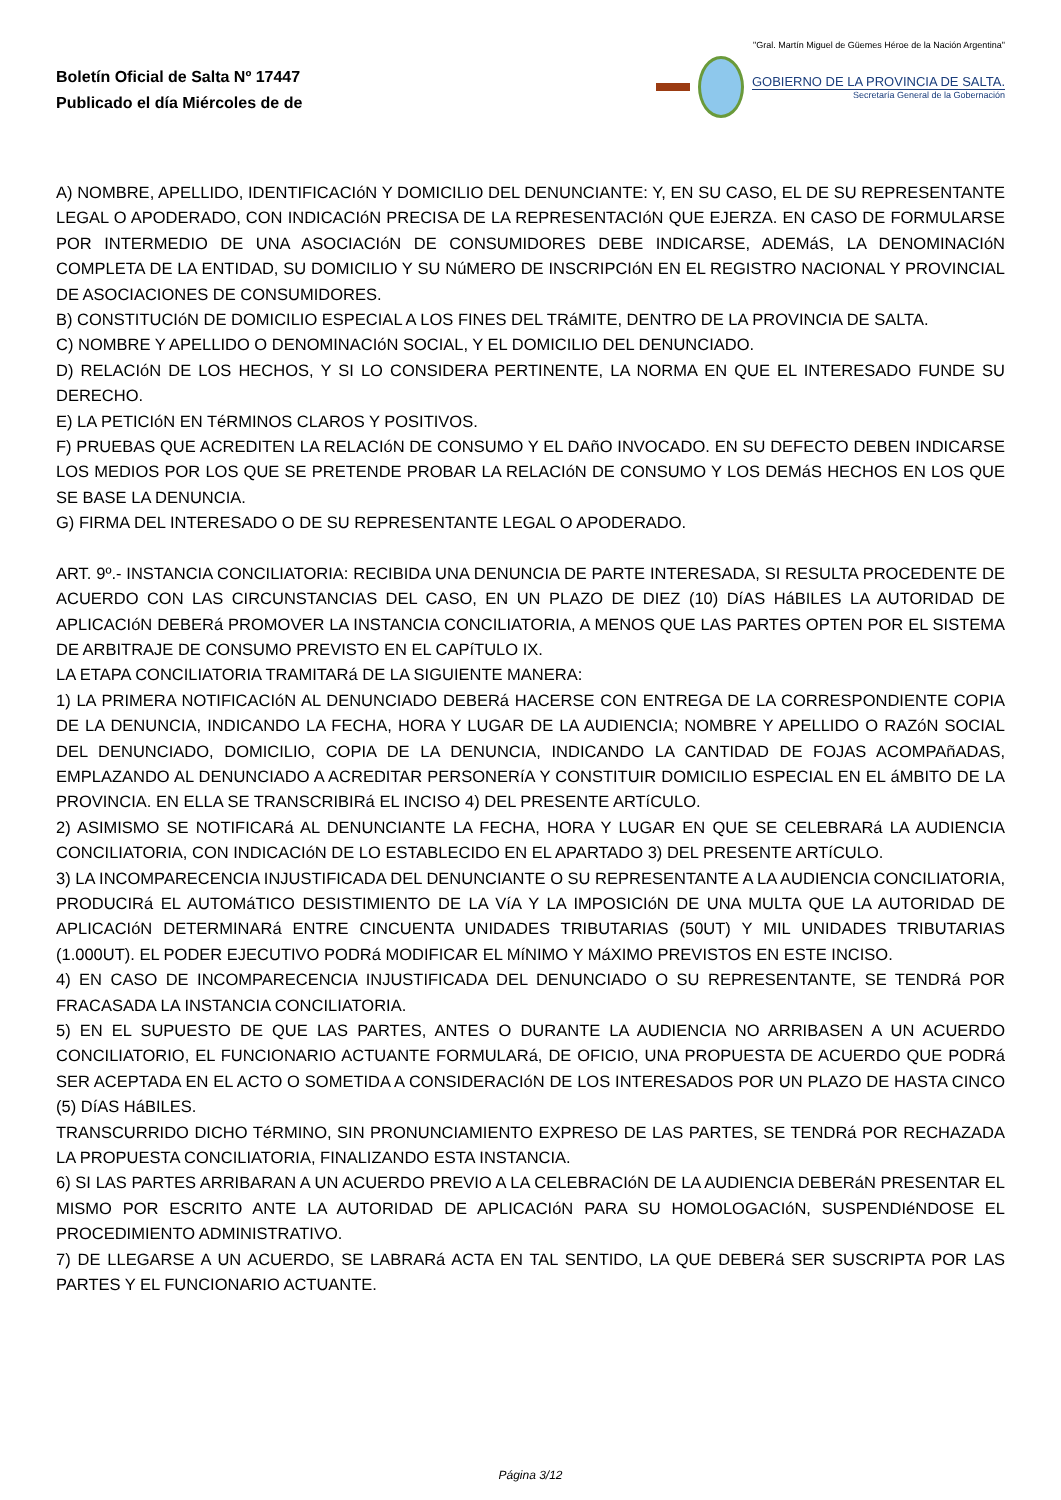Boletín Oficial de Salta Nº 17447
Publicado el día Miércoles de de
"Gral. Martín Miguel de Güemes Héroe de la Nación Argentina"
GOBIERNO DE LA PROVINCIA DE SALTA.
Secretaría General de la Gobernación
A) NOMBRE, APELLIDO, IDENTIFICACIóN Y DOMICILIO DEL DENUNCIANTE: Y, EN SU CASO, EL DE SU REPRESENTANTE LEGAL O APODERADO, CON INDICACIóN PRECISA DE LA REPRESENTACIóN QUE EJERZA. EN CASO DE FORMULARSE POR INTERMEDIO DE UNA ASOCIACIóN DE CONSUMIDORES DEBE INDICARSE, ADEMáS, LA DENOMINACIóN COMPLETA DE LA ENTIDAD, SU DOMICILIO Y SU NúMERO DE INSCRIPCIóN EN EL REGISTRO NACIONAL Y PROVINCIAL DE ASOCIACIONES DE CONSUMIDORES.
B) CONSTITUCIóN DE DOMICILIO ESPECIAL A LOS FINES DEL TRáMITE, DENTRO DE LA PROVINCIA DE SALTA.
C) NOMBRE Y APELLIDO O DENOMINACIóN SOCIAL, Y EL DOMICILIO DEL DENUNCIADO.
D) RELACIóN DE LOS HECHOS, Y SI LO CONSIDERA PERTINENTE, LA NORMA EN QUE EL INTERESADO FUNDE SU DERECHO.
E) LA PETICIóN EN TéRMINOS CLAROS Y POSITIVOS.
F) PRUEBAS QUE ACREDITEN LA RELACIóN DE CONSUMO Y EL DAñO INVOCADO. EN SU DEFECTO DEBEN INDICARSE LOS MEDIOS POR LOS QUE SE PRETENDE PROBAR LA RELACIóN DE CONSUMO Y LOS DEMáS HECHOS EN LOS QUE SE BASE LA DENUNCIA.
G) FIRMA DEL INTERESADO O DE SU REPRESENTANTE LEGAL O APODERADO.
ART. 9º.- INSTANCIA CONCILIATORIA: RECIBIDA UNA DENUNCIA DE PARTE INTERESADA, SI RESULTA PROCEDENTE DE ACUERDO CON LAS CIRCUNSTANCIAS DEL CASO, EN UN PLAZO DE DIEZ (10) DíAS HáBILES LA AUTORIDAD DE APLICACIóN DEBERá PROMOVER LA INSTANCIA CONCILIATORIA, A MENOS QUE LAS PARTES OPTEN POR EL SISTEMA DE ARBITRAJE DE CONSUMO PREVISTO EN EL CAPíTULO IX.
LA ETAPA CONCILIATORIA TRAMITARá DE LA SIGUIENTE MANERA:
1) LA PRIMERA NOTIFICACIóN AL DENUNCIADO DEBERá HACERSE CON ENTREGA DE LA CORRESPONDIENTE COPIA DE LA DENUNCIA, INDICANDO LA FECHA, HORA Y LUGAR DE LA AUDIENCIA; NOMBRE Y APELLIDO O RAZóN SOCIAL DEL DENUNCIADO, DOMICILIO, COPIA DE LA DENUNCIA, INDICANDO LA CANTIDAD DE FOJAS ACOMPAñADAS, EMPLAZANDO AL DENUNCIADO A ACREDITAR PERSONERíA Y CONSTITUIR DOMICILIO ESPECIAL EN EL áMBITO DE LA PROVINCIA. EN ELLA SE TRANSCRIBIRá EL INCISO 4) DEL PRESENTE ARTíCULO.
2) ASIMISMO SE NOTIFICARá AL DENUNCIANTE LA FECHA, HORA Y LUGAR EN QUE SE CELEBRARá LA AUDIENCIA CONCILIATORIA, CON INDICACIóN DE LO ESTABLECIDO EN EL APARTADO 3) DEL PRESENTE ARTíCULO.
3) LA INCOMPARECENCIA INJUSTIFICADA DEL DENUNCIANTE O SU REPRESENTANTE A LA AUDIENCIA CONCILIATORIA, PRODUCIRá EL AUTOMáTICO DESISTIMIENTO DE LA VíA Y LA IMPOSICIóN DE UNA MULTA QUE LA AUTORIDAD DE APLICACIóN DETERMINARá ENTRE CINCUENTA UNIDADES TRIBUTARIAS (50UT) Y MIL UNIDADES TRIBUTARIAS (1.000UT). EL PODER EJECUTIVO PODRá MODIFICAR EL MíNIMO Y MáXIMO PREVISTOS EN ESTE INCISO.
4) EN CASO DE INCOMPARECENCIA INJUSTIFICADA DEL DENUNCIADO O SU REPRESENTANTE, SE TENDRá POR FRACASADA LA INSTANCIA CONCILIATORIA.
5) EN EL SUPUESTO DE QUE LAS PARTES, ANTES O DURANTE LA AUDIENCIA NO ARRIBASEN A UN ACUERDO CONCILIATORIO, EL FUNCIONARIO ACTUANTE FORMULARá, DE OFICIO, UNA PROPUESTA DE ACUERDO QUE PODRá SER ACEPTADA EN EL ACTO O SOMETIDA A CONSIDERACIóN DE LOS INTERESADOS POR UN PLAZO DE HASTA CINCO (5) DíAS HáBILES.
TRANSCURRIDO DICHO TéRMINO, SIN PRONUNCIAMIENTO EXPRESO DE LAS PARTES, SE TENDRá POR RECHAZADA LA PROPUESTA CONCILIATORIA, FINALIZANDO ESTA INSTANCIA.
6) SI LAS PARTES ARRIBARAN A UN ACUERDO PREVIO A LA CELEBRACIóN DE LA AUDIENCIA DEBERáN PRESENTAR EL MISMO POR ESCRITO ANTE LA AUTORIDAD DE APLICACIóN PARA SU HOMOLOGACIóN, SUSPENDIéNDOSE EL PROCEDIMIENTO ADMINISTRATIVO.
7) DE LLEGARSE A UN ACUERDO, SE LABRARá ACTA EN TAL SENTIDO, LA QUE DEBERá SER SUSCRIPTA POR LAS PARTES Y EL FUNCIONARIO ACTUANTE.
Página 3/12